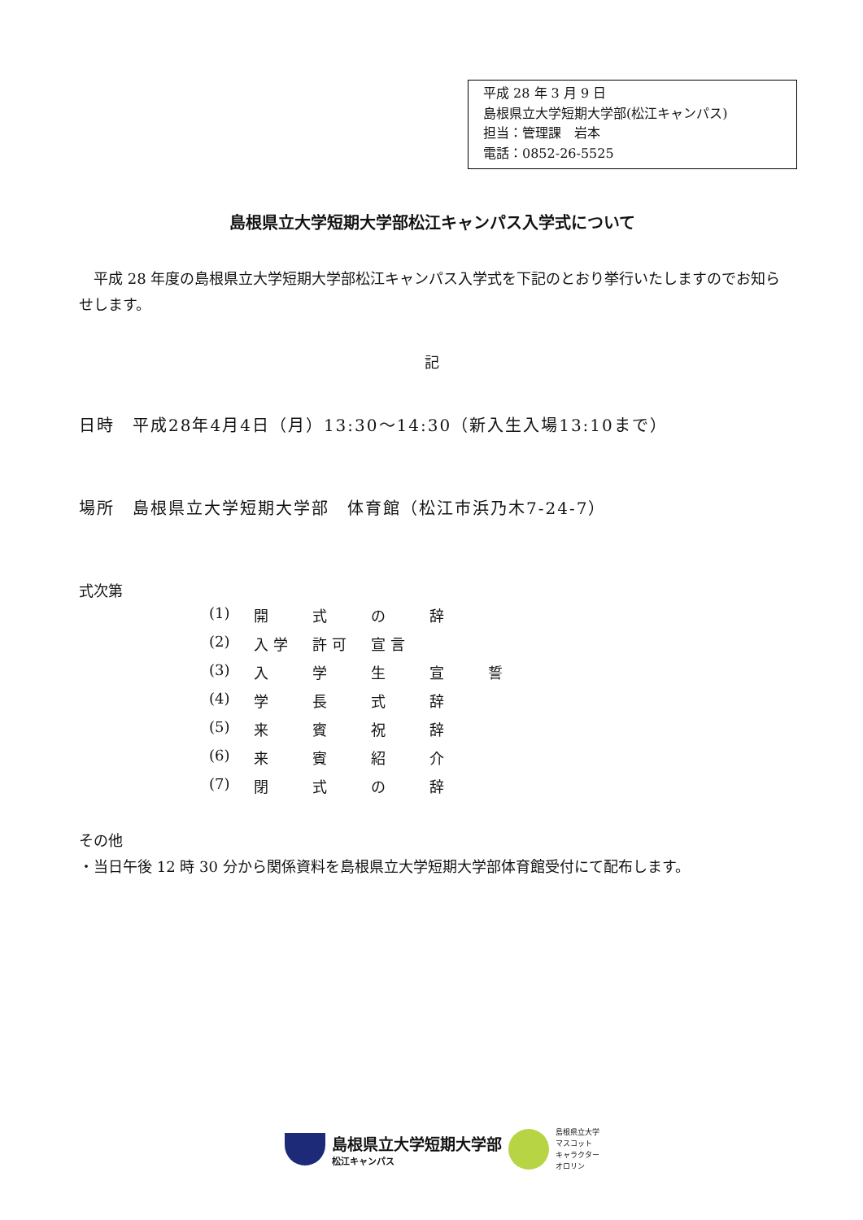平成 28 年 3 月 9 日
島根県立大学短期大学部(松江キャンパス)
担当：管理課　岩本
電話：0852-26-5525
島根県立大学短期大学部松江キャンパス入学式について
　平成 28 年度の島根県立大学短期大学部松江キャンパス入学式を下記のとおり挙行いたしますのでお知らせします。
記
日時　平成28年4月4日（月）13:30～14:30（新入生入場13:10まで）
場所　島根県立大学短期大学部　体育館（松江市浜乃木7-24-7）
式次第
(1) 開式の辞
(2) 入 学 許 可 宣 言
(3) 入学生宣誓
(4) 学長式辞
(5) 来賓祝辞
(6) 来賓紹介
(7) 閉式の辞
その他
・当日午後 12 時 30 分から関係資料を島根県立大学短期大学部体育館受付にて配布します。
島根県立大学短期大学部
松江キャンパス
島根県立大学
マスコット
キャラクター
オロリン